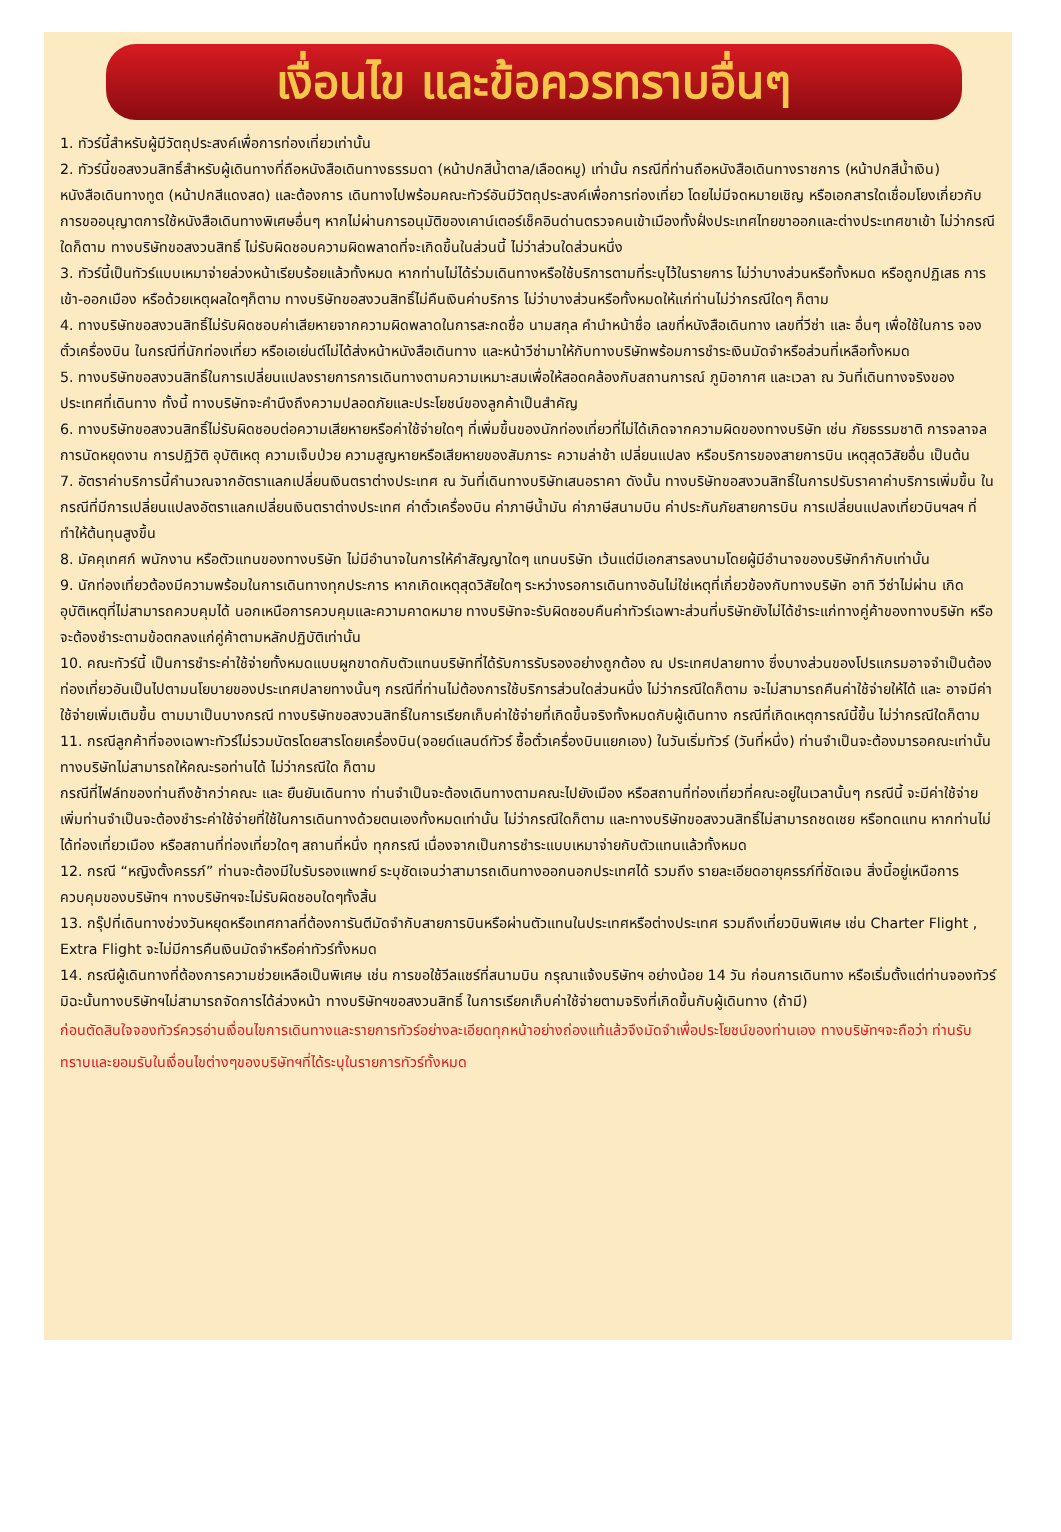เงื่อนไข และข้อควรทราบอื่นๆ
1. ทัวร์นี้สำหรับผู้มีวัตถุประสงค์เพื่อการท่องเที่ยวเท่านั้น
2. ทัวร์นี้ขอสงวนสิทธิ์สำหรับผู้เดินทางที่ถือหนังสือเดินทางธรรมดา (หน้าปกสีน้ำตาล/เลือดหมู) เท่านั้น กรณีที่ท่านถือหนังสือเดินทางราชการ (หน้าปกสีน้ำเงิน) หนังสือเดินทางทูต (หน้าปกสีแดงสด) และต้องการ เดินทางไปพร้อมคณะทัวร์อันมีวัตถุประสงค์เพื่อการท่องเที่ยว โดยไม่มีจดหมายเชิญ หรือเอกสารใดเชื่อมโยงเกี่ยวกับการขออนุญาตการใช้หนังสือเดินทางพิเศษอื่นๆ หากไม่ผ่านการอนุมัติของเคาน์เตอร์เช็คอินด่านตรวจคนเข้าเมืองทั้งฝั่งประเทศไทยขาออกและต่างประเทศขาเข้า ไม่ว่ากรณีใดก็ตาม ทางบริษัทขอสงวนสิทธิ์ ไม่รับผิดชอบความผิดพลาดที่จะเกิดขึ้นในส่วนนี้ ไม่ว่าส่วนใดส่วนหนึ่ง
3. ทัวร์นี้เป็นทัวร์แบบเหมาจ่ายล่วงหน้าเรียบร้อยแล้วทั้งหมด หากท่านไม่ได้ร่วมเดินทางหรือใช้บริการตามที่ระบุไว้ในรายการ ไม่ว่าบางส่วนหรือทั้งหมด หรือถูกปฏิเสธ การเข้า-ออกเมือง หรือด้วยเหตุผลใดๆก็ตาม ทางบริษัทขอสงวนสิทธิ์ไม่คืนเงินค่าบริการ ไม่ว่าบางส่วนหรือทั้งหมดให้แก่ท่านไม่ว่ากรณีใดๆ ก็ตาม
4. ทางบริษัทขอสงวนสิทธิ์ไม่รับผิดชอบค่าเสียหายจากความผิดพลาดในการสะกดชื่อ นามสกุล คำนำหน้าชื่อ เลขที่หนังสือเดินทาง เลขที่วีซ่า และ อื่นๆ เพื่อใช้ในการ จองตั๋วเครื่องบิน ในกรณีที่นักท่องเที่ยว หรือเอเย่นต์ไม่ได้ส่งหน้าหนังสือเดินทาง และหน้าวีซ่ามาให้กับทางบริษัทพร้อมการชำระเงินมัดจำหรือส่วนที่เหลือทั้งหมด
5. ทางบริษัทขอสงวนสิทธิ์ในการเปลี่ยนแปลงรายการการเดินทางตามความเหมาะสมเพื่อให้สอดคล้องกับสถานการณ์ ภูมิอากาศ และเวลา ณ วันที่เดินทางจริงของประเทศที่เดินทาง ทั้งนี้ ทางบริษัทจะคำนึงถึงความปลอดภัยและประโยชน์ของลูกค้าเป็นสำคัญ
6. ทางบริษัทขอสงวนสิทธิ์ไม่รับผิดชอบต่อความเสียหายหรือค่าใช้จ่ายใดๆ ที่เพิ่มขึ้นของนักท่องเที่ยวที่ไม่ได้เกิดจากความผิดของทางบริษัท เช่น ภัยธรรมชาติ การจลาจล การนัดหยุดงาน การปฏิวัติ อุบัติเหตุ ความเจ็บป่วย ความสูญหายหรือเสียหายของสัมภาระ ความล่าช้า เปลี่ยนแปลง หรือบริการของสายการบิน เหตุสุดวิสัยอื่น เป็นต้น
7. อัตราค่าบริการนี้คำนวณจากอัตราแลกเปลี่ยนเงินตราต่างประเทศ ณ วันที่เดินทางบริษัทเสนอราคา ดังนั้น ทางบริษัทขอสงวนสิทธิ์ในการปรับราคาค่าบริการเพิ่มขึ้น ในกรณีที่มีการเปลี่ยนแปลงอัตราแลกเปลี่ยนเงินตราต่างประเทศ ค่าตั๋วเครื่องบิน ค่าภาษีน้ำมัน ค่าภาษีสนามบิน ค่าประกันภัยสายการบิน การเปลี่ยนแปลงเที่ยวบินฯลฯ ที่ทำให้ต้นทุนสูงขึ้น
8. มัคคุเทศก์ พนักงาน หรือตัวแทนของทางบริษัท ไม่มีอำนาจในการให้คำสัญญาใดๆ แทนบริษัท เว้นแต่มีเอกสารลงนามโดยผู้มีอำนาจของบริษัทกำกับเท่านั้น
9. นักท่องเที่ยวต้องมีความพร้อมในการเดินทางทุกประการ หากเกิดเหตุสุดวิสัยใดๆ ระหว่างรอการเดินทางอันไม่ใช่เหตุที่เกี่ยวข้องกับทางบริษัท อาทิ วีซ่าไม่ผ่าน เกิดอุบัติเหตุที่ไม่สามารถควบคุมได้ นอกเหนือการควบคุมและความคาดหมาย ทางบริษัทจะรับผิดชอบคืนค่าทัวร์เฉพาะส่วนที่บริษัทยังไม่ได้ชำระแก่ทางคู่ค้าของทางบริษัท หรือจะต้องชำระตามข้อตกลงแก่คู่ค้าตามหลักปฏิบัติเท่านั้น
10. คณะทัวร์นี้ เป็นการชำระค่าใช้จ่ายทั้งหมดแบบผูกขาดกับตัวแทนบริษัทที่ได้รับการรับรองอย่างถูกต้อง ณ ประเทศปลายทาง ซึ่งบางส่วนของโปรแกรมอาจจำเป็นต้องท่องเที่ยวอันเป็นไปตามนโยบายของประเทศปลายทางนั้นๆ กรณีที่ท่านไม่ต้องการใช้บริการส่วนใดส่วนหนึ่ง ไม่ว่ากรณีใดก็ตาม จะไม่สามารถคืนค่าใช้จ่ายให้ได้ และ อาจมีค่าใช้จ่ายเพิ่มเติมขึ้น ตามมาเป็นบางกรณี ทางบริษัทขอสงวนสิทธิ์ในการเรียกเก็บค่าใช้จ่ายที่เกิดขึ้นจริงทั้งหมดกับผู้เดินทาง กรณีที่เกิดเหตุการณ์นี้ขึ้น ไม่ว่ากรณีใดก็ตาม
11. กรณีลูกค้าที่จองเฉพาะทัวร์ไม่รวมบัตรโดยสารโดยเครื่องบิน(จอยด์แลนด์ทัวร์ ซื้อตั๋วเครื่องบินแยกเอง) ในวันเริ่มทัวร์ (วันที่หนึ่ง) ท่านจำเป็นจะต้องมารอคณะเท่านั้น ทางบริษัทไม่สามารถให้คณะรอท่านได้ ไม่ว่ากรณีใด ก็ตาม
กรณีที่ไฟล์ทของท่านถึงช้ากว่าคณะ และ ยืนยันเดินทาง ท่านจำเป็นจะต้องเดินทางตามคณะไปยังเมือง หรือสถานที่ท่องเที่ยวที่คณะอยู่ในเวลานั้นๆ กรณีนี้ จะมีค่าใช้จ่ายเพิ่มท่านจำเป็นจะต้องชำระค่าใช้จ่ายที่ใช้ในการเดินทางด้วยตนเองทั้งหมดเท่านั้น ไม่ว่ากรณีใดก็ตาม และทางบริษัทขอสงวนสิทธิ์ไม่สามารถชดเชย หรือทดแทน หากท่านไม่ได้ท่องเที่ยวเมือง หรือสถานที่ท่องเที่ยวใดๆ สถานที่หนึ่ง ทุกกรณี เนื่องจากเป็นการชำระแบบเหมาจ่ายกับตัวแทนแล้วทั้งหมด
12. กรณี “หญิงตั้งครรภ์” ท่านจะต้องมีใบรับรองแพทย์ ระบุชัดเจนว่าสามารถเดินทางออกนอกประเทศได้ รวมถึง รายละเอียดอายุครรภ์ที่ชัดเจน สิ่งนี้อยู่เหนือการควบคุมของบริษัทฯ ทางบริษัทฯจะไม่รับผิดชอบใดๆทั้งสิ้น
13. กรุ๊ปที่เดินทางช่วงวันหยุดหรือเทศกาลที่ต้องการันตีมัดจำกับสายการบินหรือผ่านตัวแทนในประเทศหรือต่างประเทศ รวมถึงเที่ยวบินพิเศษ เช่น Charter Flight , Extra Flight จะไม่มีการคืนเงินมัดจำหรือค่าทัวร์ทั้งหมด
14. กรณีผู้เดินทางที่ต้องการความช่วยเหลือเป็นพิเศษ เช่น การขอใช้วีลแชร์ที่สนามบิน กรุณาแจ้งบริษัทฯ อย่างน้อย 14 วัน ก่อนการเดินทาง หรือเริ่มตั้งแต่ท่านจองทัวร์ มิฉะนั้นทางบริษัทฯไม่สามารถจัดการได้ล่วงหน้า ทางบริษัทฯขอสงวนสิทธิ์ ในการเรียกเก็บค่าใช้จ่ายตามจริงที่เกิดขึ้นกับผู้เดินทาง (ถ้ามี)
ก่อนตัดสินใจจองทัวร์ควรอ่านเงื่อนไขการเดินทางและรายการทัวร์อย่างละเอียดทุกหน้าอย่างถ่องแท้แล้วจึงมัดจำเพื่อประโยชน์ของท่านเอง ทางบริษัทฯจะถือว่า ท่านรับทราบและยอมรับในเงื่อนไขต่างๆของบริษัทฯที่ได้ระบุในรายการทัวร์ทั้งหมด